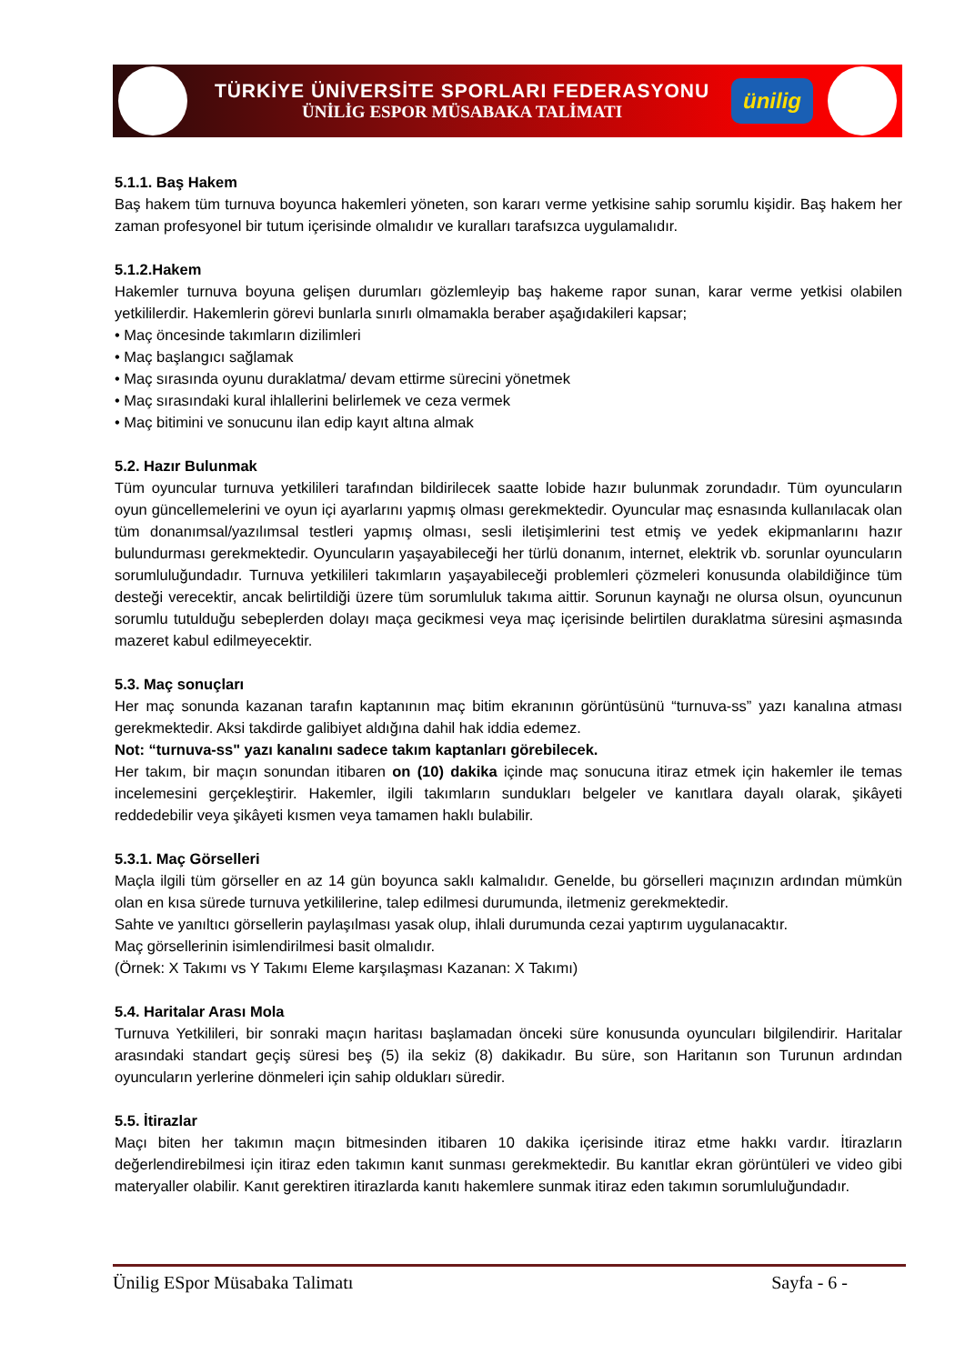TÜRKİYE ÜNİVERSİTE SPORLARI FEDERASYONU
ÜNİLİG ESPOR MÜSABAKA TALİMATI
ünilig
5.1.1. Baş Hakem
Baş hakem tüm turnuva boyunca hakemleri yöneten, son kararı verme yetkisine sahip sorumlu kişidir. Baş hakem her zaman profesyonel bir tutum içerisinde olmalıdır ve kuralları tarafsızca uygulamalıdır.
5.1.2.Hakem
Hakemler turnuva boyuna gelişen durumları gözlemleyip baş hakeme rapor sunan, karar verme yetkisi olabilen yetkililerdir. Hakemlerin görevi bunlarla sınırlı olmamakla beraber aşağıdakileri kapsar;
• Maç öncesinde takımların dizilimleri
• Maç başlangıcı sağlamak
• Maç sırasında oyunu duraklatma/ devam ettirme sürecini yönetmek
• Maç sırasındaki kural ihlallerini belirlemek ve ceza vermek
• Maç bitimini ve sonucunu ilan edip kayıt altına almak
5.2. Hazır Bulunmak
Tüm oyuncular turnuva yetkilileri tarafından bildirilecek saatte lobide hazır bulunmak zorundadır. Tüm oyuncuların oyun güncellemelerini ve oyun içi ayarlarını yapmış olması gerekmektedir. Oyuncular maç esnasında kullanılacak olan tüm donanımsal/yazılımsal testleri yapmış olması, sesli iletişimlerini test etmiş ve yedek ekipmanlarını hazır bulundurması gerekmektedir. Oyuncuların yaşayabileceği her türlü donanım, internet, elektrik vb. sorunlar oyuncuların sorumluluğundadır. Turnuva yetkilileri takımların yaşayabileceği problemleri çözmeleri konusunda olabildiğince tüm desteği verecektir, ancak belirtildiği üzere tüm sorumluluk takıma aittir. Sorunun kaynağı ne olursa olsun, oyuncunun sorumlu tutulduğu sebeplerden dolayı maça gecikmesi veya maç içerisinde belirtilen duraklatma süresini aşmasında mazeret kabul edilmeyecektir.
5.3. Maç sonuçları
Her maç sonunda kazanan tarafın kaptanının maç bitim ekranının görüntüsünü “turnuva-ss” yazı kanalına atması gerekmektedir. Aksi takdirde galibiyet aldığına dahil hak iddia edemez.
Not: “turnuva-ss" yazı kanalını sadece takım kaptanları görebilecek.
Her takım, bir maçın sonundan itibaren on (10) dakika içinde maç sonucuna itiraz etmek için hakemler ile temas incelemesini gerçekleştirir. Hakemler, ilgili takımların sundukları belgeler ve kanıtlara dayalı olarak, şikâyeti reddedebilir veya şikâyeti kısmen veya tamamen haklı bulabilir.
5.3.1. Maç Görselleri
Maçla ilgili tüm görseller en az 14 gün boyunca saklı kalmalıdır. Genelde, bu görselleri maçınızın ardından mümkün olan en kısa sürede turnuva yetkililerine, talep edilmesi durumunda, iletmeniz gerekmektedir.
Sahte ve yanıltıcı görsellerin paylaşılması yasak olup, ihlali durumunda cezai yaptırım uygulanacaktır.
Maç görsellerinin isimlendirilmesi basit olmalıdır.
(Örnek: X Takımı vs Y Takımı Eleme karşılaşması Kazanan: X Takımı)
5.4. Haritalar Arası Mola
Turnuva Yetkilileri, bir sonraki maçın haritası başlamadan önceki süre konusunda oyuncuları bilgilendirir. Haritalar arasındaki standart geçiş süresi beş (5) ila sekiz (8) dakikadır. Bu süre, son Haritanın son Turunun ardından oyuncuların yerlerine dönmeleri için sahip oldukları süredir.
5.5. İtirazlar
Maçı biten her takımın maçın bitmesinden itibaren 10 dakika içerisinde itiraz etme hakkı vardır. İtirazların değerlendirebilmesi için itiraz eden takımın kanıt sunması gerekmektedir. Bu kanıtlar ekran görüntüleri ve video gibi materyaller olabilir. Kanıt gerektiren itirazlarda kanıtı hakemlere sunmak itiraz eden takımın sorumluluğundadır.
Ünilig ESpor Müsabaka Talimatı Sayfa - 6 -